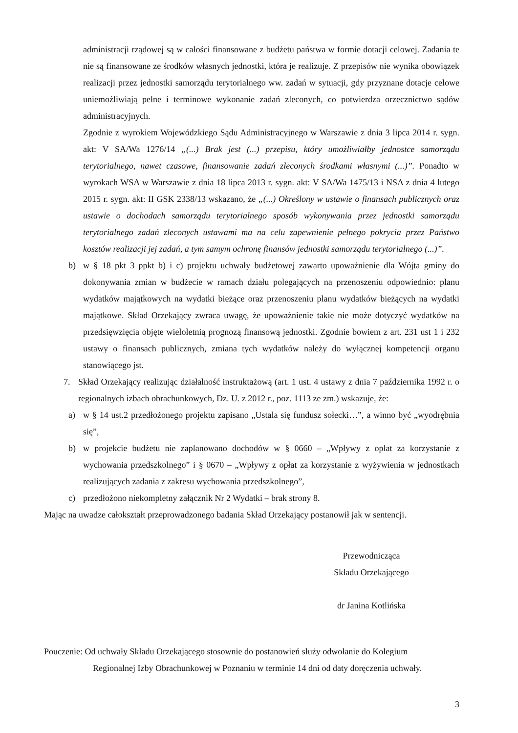administracji rządowej są w całości finansowane z budżetu państwa w formie dotacji celowej. Zadania te nie są finansowane ze środków własnych jednostki, która je realizuje. Z przepisów nie wynika obowiązek realizacji przez jednostki samorządu terytorialnego ww. zadań w sytuacji, gdy przyznane dotacje celowe uniemożliwiają pełne i terminowe wykonanie zadań zleconych, co potwierdza orzecznictwo sądów administracyjnych.
Zgodnie z wyrokiem Wojewódzkiego Sądu Administracyjnego w Warszawie z dnia 3 lipca 2014 r. sygn. akt: V SA/Wa 1276/14 „(...) Brak jest (...) przepisu, który umożliwiałby jednostce samorządu terytorialnego, nawet czasowe, finansowanie zadań zleconych środkami własnymi (...)”. Ponadto w wyrokach WSA w Warszawie z dnia 18 lipca 2013 r. sygn. akt: V SA/Wa 1475/13 i NSA z dnia 4 lutego 2015 r. sygn. akt: II GSK 2338/13 wskazano, że „(...) Określony w ustawie o finansach publicznych oraz ustawie o dochodach samorządu terytorialnego sposób wykonywania przez jednostki samorządu terytorialnego zadań zleconych ustawami ma na celu zapewnienie pełnego pokrycia przez Państwo kosztów realizacji jej zadań, a tym samym ochronę finansów jednostki samorządu terytorialnego (...)”.
b) w § 18 pkt 3 ppkt b) i c) projektu uchwały budżetowej zawarto upoważnienie dla Wójta gminy do dokonywania zmian w budżecie w ramach działu polegających na przenoszeniu odpowiednio: planu wydatków majątkowych na wydatki bieżące oraz przenoszeniu planu wydatków bieżących na wydatki majątkowe. Skład Orzekający zwraca uwagę, że upoważnienie takie nie może dotyczyć wydatków na przedsięwzięcia objęte wieloletnią prognozą finansową jednostki. Zgodnie bowiem z art. 231 ust 1 i 232 ustawy o finansach publicznych, zmiana tych wydatków należy do wyłącznej kompetencji organu stanowiącego jst.
7. Skład Orzekający realizując działalność instruktażową (art. 1 ust. 4 ustawy z dnia 7 października 1992 r. o regionalnych izbach obrachunkowych, Dz. U. z 2012 r., poz. 1113 ze zm.) wskazuje, że:
a) w § 14 ust.2 przedłożonego projektu zapisano „Ustala się fundusz sołecki…”, a winno być „wyodrębnia się”,
b) w projekcie budżetu nie zaplanowano dochodów w § 0660 – „Wpływy z opłat za korzystanie z wychowania przedszkolnego” i § 0670 – „Wpływy z opłat za korzystanie z wyżywienia w jednostkach realizujących zadania z zakresu wychowania przedszkolnego”,
c) przedłożono niekompletny załącznik Nr 2 Wydatki – brak strony 8.
Mając na uwadze całokształt przeprowadzonego badania Skład Orzekający postanowił jak w sentencji.
Przewodnicząca
Składu Orzekającego
dr Janina Kotlińska
Pouczenie: Od uchwały Składu Orzekającego stosownie do postanowień służy odwołanie do Kolegium
Regionalnej Izby Obrachunkowej w Poznaniu w terminie 14 dni od daty doręczenia uchwały.
3